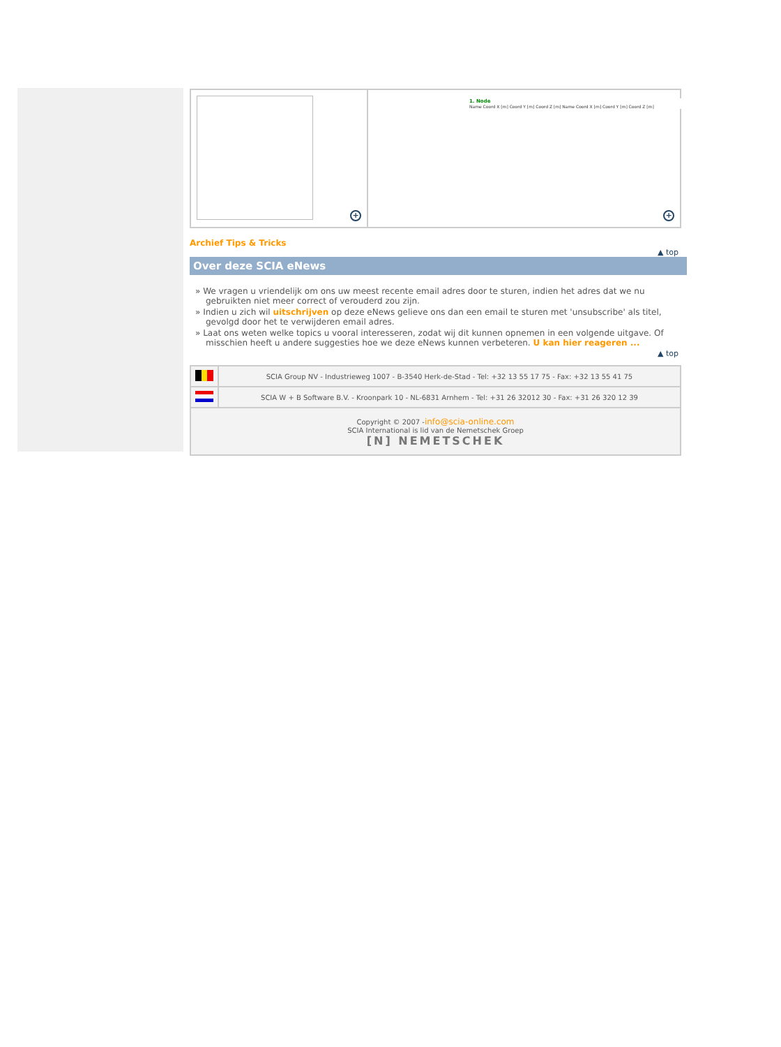+
1. Node
Name Coord X [m] Coord Y [m] Coord Z [m] Name Coord X [m] Coord Y [m] Coord Z [m]
+
Archief Tips & Tricks
▲ top
Over deze SCIA eNews
» We vragen u vriendelijk om ons uw meest recente email adres door te sturen, indien het adres dat we nu gebruikten niet meer correct of verouderd zou zijn.
» Indien u zich wil uitschrijven op deze eNews gelieve ons dan een email te sturen met 'unsubscribe' als titel, gevolgd door het te verwijderen email adres.
» Laat ons weten welke topics u vooral interesseren, zodat wij dit kunnen opnemen in een volgende uitgave. Of misschien heeft u andere suggesties hoe we deze eNews kunnen verbeteren. U kan hier reageren ...
▲ top
| | SCIA Group NV - Industrieweg 1007 - B-3540 Herk-de-Stad - Tel: +32 13 55 17 75 - Fax: +32 13 55 41 75 |
| | SCIA W + B Software B.V. - Kroonpark 10 - NL-6831 Arnhem - Tel: +31 26 32012 30 - Fax: +31 26 320 12 39 |
| Copyright © 2007 - info@scia-online.com SCIA International is lid van de Nemetschek Groep [N] NEMETSCHEK | |